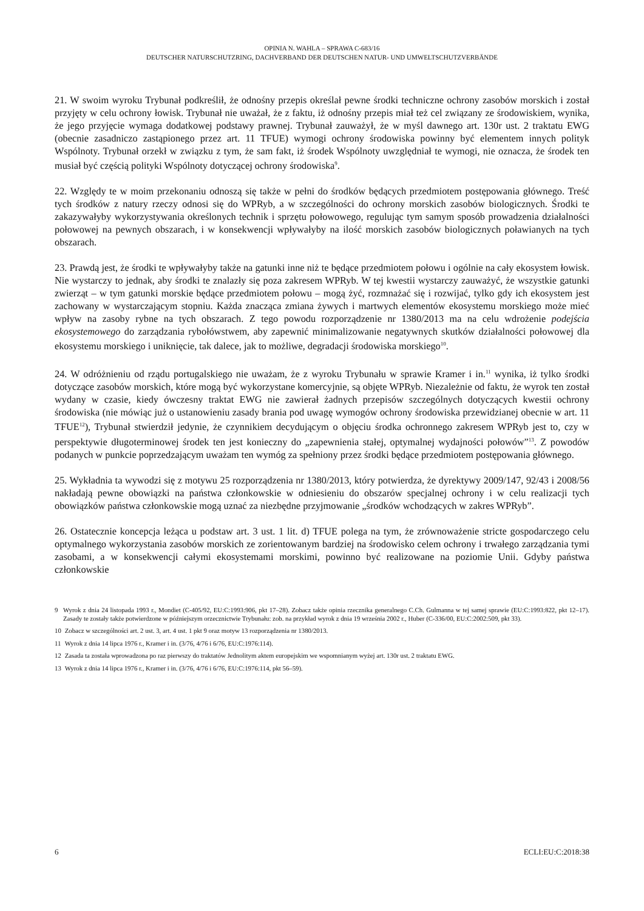OPINIA N. WAHLA – SPRAWA C-683/16
DEUTSCHER NATURSCHUTZRING, DACHVERBAND DER DEUTSCHEN NATUR- UND UMWELTSCHUTZVERBÄNDE
21. W swoim wyroku Trybunał podkreślił, że odnośny przepis określał pewne środki techniczne ochrony zasobów morskich i został przyjęty w celu ochrony łowisk. Trybunał nie uważał, że z faktu, iż odnośny przepis miał też cel związany ze środowiskiem, wynika, że jego przyjęcie wymaga dodatkowej podstawy prawnej. Trybunał zauważył, że w myśl dawnego art. 130r ust. 2 traktatu EWG (obecnie zasadniczo zastąpionego przez art. 11 TFUE) wymogi ochrony środowiska powinny być elementem innych polityk Wspólnoty. Trybunał orzekł w związku z tym, że sam fakt, iż środek Wspólnoty uwzględniał te wymogi, nie oznacza, że środek ten musiał być częścią polityki Wspólnoty dotyczącej ochrony środowiska<sup>9</sup>.
22. Względy te w moim przekonaniu odnoszą się także w pełni do środków będących przedmiotem postępowania głównego. Treść tych środków z natury rzeczy odnosi się do WPRyb, a w szczególności do ochrony morskich zasobów biologicznych. Środki te zakazywałyby wykorzystywania określonych technik i sprzętu połowowego, regulując tym samym sposób prowadzenia działalności połowowej na pewnych obszarach, i w konsekwencji wpływałyby na ilość morskich zasobów biologicznych poławianych na tych obszarach.
23. Prawdą jest, że środki te wpływałyby także na gatunki inne niż te będące przedmiotem połowu i ogólnie na cały ekosystem łowisk. Nie wystarczy to jednak, aby środki te znalazły się poza zakresem WPRyb. W tej kwestii wystarczy zauważyć, że wszystkie gatunki zwierząt – w tym gatunki morskie będące przedmiotem połowu – mogą żyć, rozmnażać się i rozwijać, tylko gdy ich ekosystem jest zachowany w wystarczającym stopniu. Każda znacząca zmiana żywych i martwych elementów ekosystemu morskiego może mieć wpływ na zasoby rybne na tych obszarach. Z tego powodu rozporządzenie nr 1380/2013 ma na celu wdrożenie podejścia ekosystemowego do zarządzania rybołówstwem, aby zapewnić minimalizowanie negatywnych skutków działalności połowowej dla ekosystemu morskiego i uniknięcie, tak dalece, jak to możliwe, degradacji środowiska morskiego<sup>10</sup>.
24. W odróżnieniu od rządu portugalskiego nie uważam, że z wyroku Trybunału w sprawie Kramer i in.<sup>11</sup> wynika, iż tylko środki dotyczące zasobów morskich, które mogą być wykorzystane komercyjnie, są objęte WPRyb. Niezależnie od faktu, że wyrok ten został wydany w czasie, kiedy ówczesny traktat EWG nie zawierał żadnych przepisów szczególnych dotyczących kwestii ochrony środowiska (nie mówiąc już o ustanowieniu zasady brania pod uwagę wymogów ochrony środowiska przewidzianej obecnie w art. 11 TFUE<sup>12</sup>), Trybunał stwierdził jedynie, że czynnikiem decydującym o objęciu środka ochronnego zakresem WPRyb jest to, czy w perspektywie długoterminowej środek ten jest konieczny do „zapewnienia stałej, optymalnej wydajności połowów”<sup>13</sup>. Z powodów podanych w punkcie poprzedzającym uważam ten wymóg za spełniony przez środki będące przedmiotem postępowania głównego.
25. Wykładnia ta wywodzi się z motywu 25 rozporządzenia nr 1380/2013, który potwierdza, że dyrektywy 2009/147, 92/43 i 2008/56 nakładają pewne obowiązki na państwa członkowskie w odniesieniu do obszarów specjalnej ochrony i w celu realizacji tych obowiązków państwa członkowskie mogą uznać za niezbędne przyjmowanie „środków wchodzących w zakres WPRyb”.
26. Ostatecznie koncepcja leżąca u podstaw art. 3 ust. 1 lit. d) TFUE polega na tym, że zrównoważenie stricte gospodarczego celu optymalnego wykorzystania zasobów morskich ze zorientowanym bardziej na środowisko celem ochrony i trwałego zarządzania tymi zasobami, a w konsekwencji całymi ekosystemami morskimi, powinno być realizowane na poziomie Unii. Gdyby państwa członkowskie
9 Wyrok z dnia 24 listopada 1993 r., Mondiet (C-405/92, EU:C:1993:906, pkt 17–28). Zobacz także opinia rzecznika generalnego C.Ch. Gulmanna w tej samej sprawie (EU:C:1993:822, pkt 12–17). Zasady te zostały także potwierdzone w późniejszym orzecznictwie Trybunału: zob. na przykład wyrok z dnia 19 września 2002 r., Huber (C-336/00, EU:C:2002:509, pkt 33).
10 Zobacz w szczególności art. 2 ust. 3, art. 4 ust. 1 pkt 9 oraz motyw 13 rozporządzenia nr 1380/2013.
11 Wyrok z dnia 14 lipca 1976 r., Kramer i in. (3/76, 4/76 i 6/76, EU:C:1976:114).
12 Zasada ta została wprowadzona po raz pierwszy do traktatów Jednolitym aktem europejskim we wspomnianym wyżej art. 130r ust. 2 traktatu EWG.
13 Wyrok z dnia 14 lipca 1976 r., Kramer i in. (3/76, 4/76 i 6/76, EU:C:1976:114, pkt 56–59).
6 ECLI:EU:C:2018:38